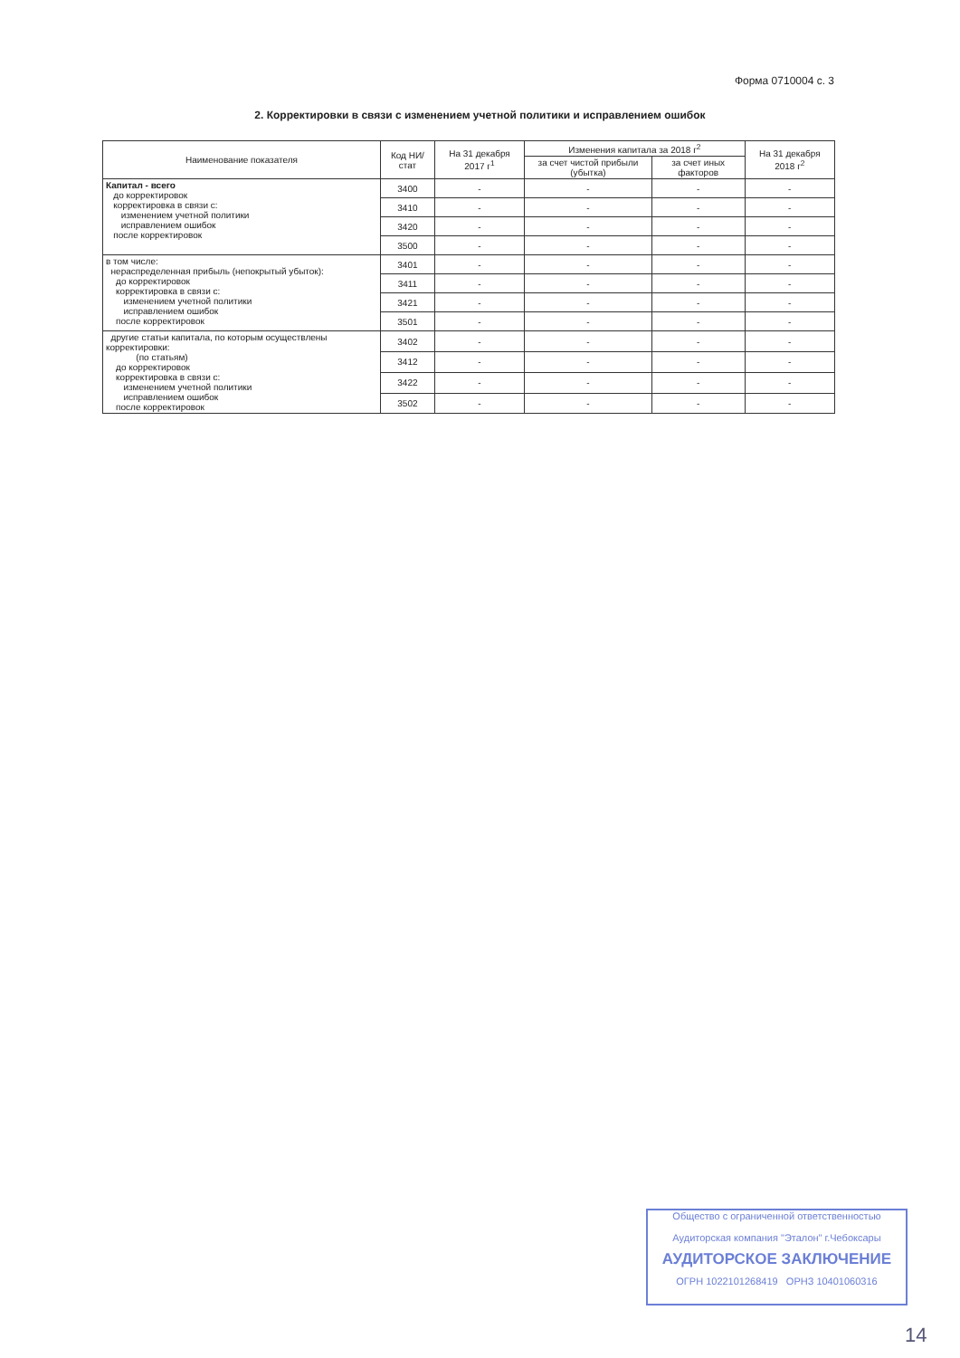Форма 0710004 с. 3
2. Корректировки в связи с изменением учетной политики и исправлением ошибок
| Наименование показателя | Код НИ/ стат | На 31 декабря 2017 г<sup>1</sup> | Изменения капитала за 2018 г<sup>2</sup> | | На 31 декабря 2018 г<sup>2</sup> |
| --- | --- | --- | --- | --- | --- |
| | | | за счет чистой прибыли (убытка) | за счет иных факторов | |
| Капитал - всего до корректировок корректировка в связи с: изменением учетной политики исправлением ошибок после корректировок | 3400 | - | - | - | - |
| | 3410 | - | - | - | - |
| | 3420 | - | - | - | - |
| | 3500 | - | - | - | - |
| в том числе: нераспределенная прибыль (непокрытый убыток): до корректировок корректировка в связи с: изменением учетной политики исправлением ошибок после корректировок | 3401 | - | - | - | - |
| | 3411 | - | - | - | - |
| | 3421 | - | - | - | - |
| | 3501 | - | - | - | - |
| другие статьи капитала, по которым осуществлены корректировки: (по статьям) до корректировок корректировка в связи с: изменением учетной политики исправлением ошибок после корректировок | 3402 | - | - | - | - |
| | 3412 | - | - | - | - |
| | 3422 | - | - | - | - |
| | 3502 | - | - | - | - |
Общество с ограниченной ответственностью
Аудиторская компания "Эталон" г.Чебоксары
АУДИТОРСКОЕ ЗАКЛЮЧЕНИЕ
ОГРН 1022101268419 ОРНЗ 10401060316
14